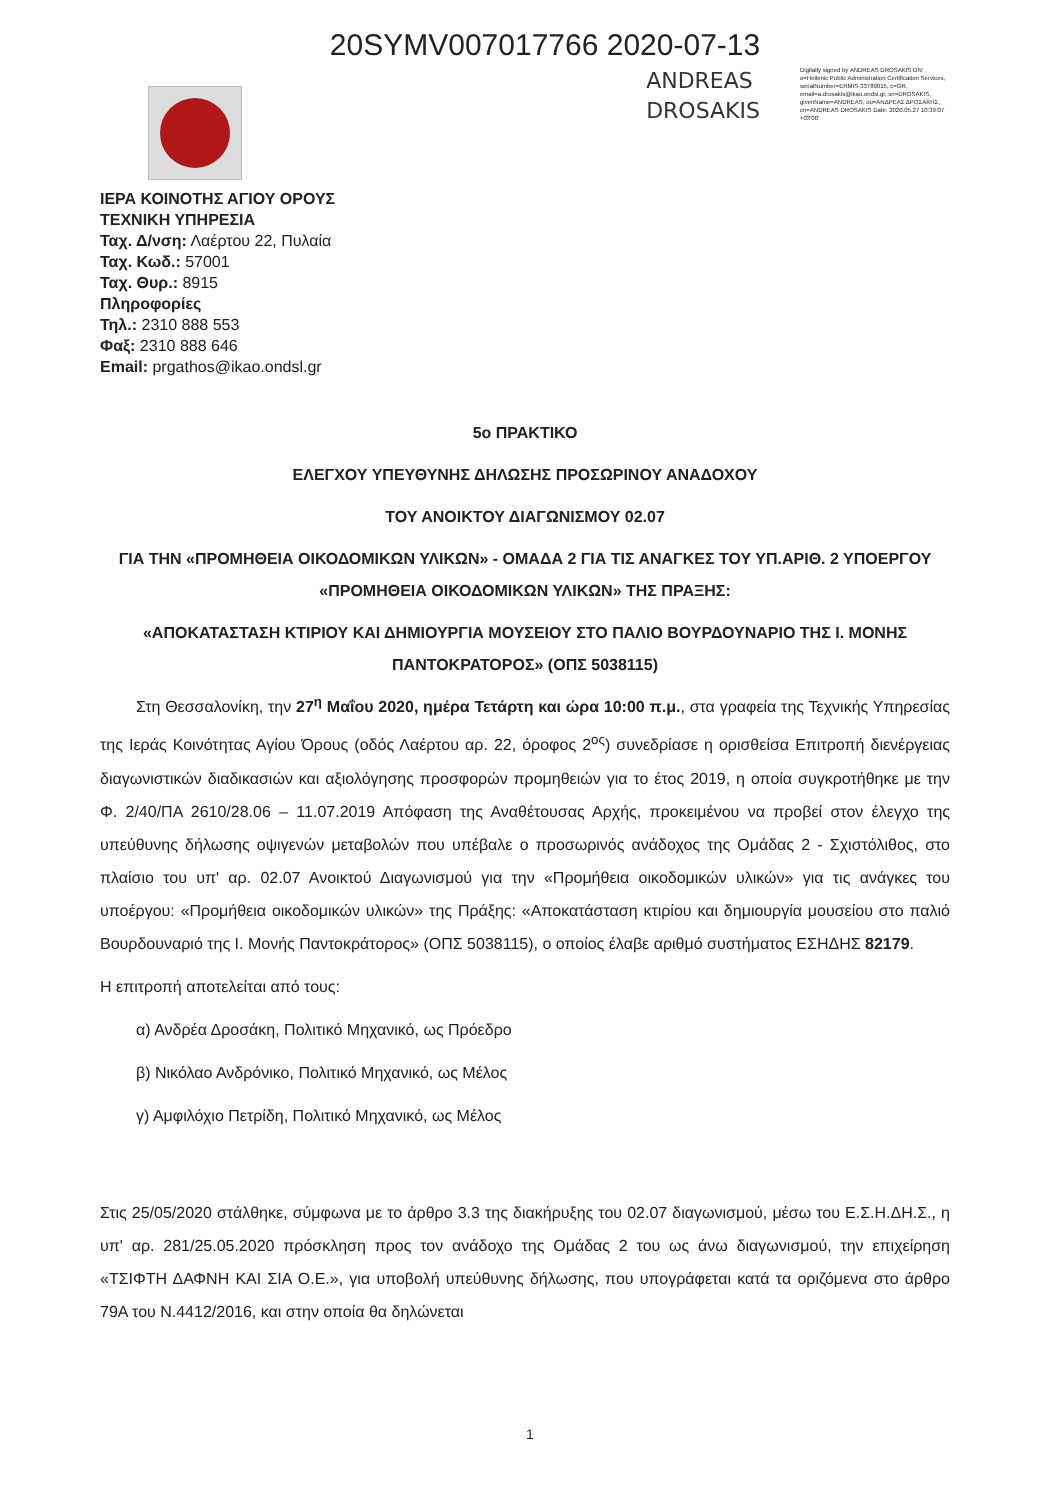20SYMV007017766 2020-07-13
ANDREAS
DROSAKIS
Digitally signed by ANDREAS DROSAKIS DN: o=Hellenic Public Administration Certification Services, serialNumber=ERMIS-33789015, c=GR, email=a.drosakis@ikao.ondsl.gr, sn=DROSAKIS, givenName=ANDREAS, ou=ΑΝΔΡΕΑΣ ΔΡΟΣΑΚΗΣ, cn=ANDREAS DROSAKIS Date: 2020.05.27 10:39:07 +03'00'
ΙΕΡΑ ΚΟΙΝΟΤΗΣ ΑΓΙΟΥ ΟΡΟΥΣ
ΤΕΧΝΙΚΗ ΥΠΗΡΕΣΙΑ
Ταχ. Δ/νση: Λαέρτου 22, Πυλαία
Ταχ. Κωδ.: 57001
Ταχ. Θυρ.: 8915
Πληροφορίες
Τηλ.: 2310 888 553
Φαξ: 2310 888 646
Email: prgathos@ikao.ondsl.gr
5ο ΠΡΑΚΤΙΚΟ
ΕΛΕΓΧΟΥ ΥΠΕΥΘΥΝΗΣ ΔΗΛΩΣΗΣ ΠΡΟΣΩΡΙΝΟΥ ΑΝΑΔΟΧΟΥ
ΤΟΥ ΑΝΟΙΚΤΟΥ ΔΙΑΓΩΝΙΣΜΟΥ 02.07
ΓΙΑ ΤΗΝ «ΠΡΟΜΗΘΕΙΑ ΟΙΚΟΔΟΜΙΚΩΝ ΥΛΙΚΩΝ» - ΟΜΑΔΑ 2 ΓΙΑ ΤΙΣ ΑΝΑΓΚΕΣ ΤΟΥ ΥΠ.ΑΡΙΘ. 2 ΥΠΟΕΡΓΟΥ «ΠΡΟΜΗΘΕΙΑ ΟΙΚΟΔΟΜΙΚΩΝ ΥΛΙΚΩΝ» ΤΗΣ ΠΡΑΞΗΣ:
«ΑΠΟΚΑΤΑΣΤΑΣΗ ΚΤΙΡΙΟΥ ΚΑΙ ΔΗΜΙΟΥΡΓΙΑ ΜΟΥΣΕΙΟΥ ΣΤΟ ΠΑΛΙΟ ΒΟΥΡΔΟΥΝΑΡΙΟ ΤΗΣ Ι. ΜΟΝΗΣ ΠΑΝΤΟΚΡΑΤΟΡΟΣ» (ΟΠΣ 5038115)
Στη Θεσσαλονίκη, την 27<sup>η</sup> Μαΐου 2020, ημέρα Τετάρτη και ώρα 10:00 π.μ., στα γραφεία της Τεχνικής Υπηρεσίας της Ιεράς Κοινότητας Αγίου Όρους (οδός Λαέρτου αρ. 22, όροφος 2<sup>ος</sup>) συνεδρίασε η ορισθείσα Επιτροπή διενέργειας διαγωνιστικών διαδικασιών και αξιολόγησης προσφορών προμηθειών για το έτος 2019, η οποία συγκροτήθηκε με την Φ. 2/40/ΠΑ 2610/28.06 – 11.07.2019 Απόφαση της Αναθέτουσας Αρχής, προκειμένου να προβεί στον έλεγχο της υπεύθυνης δήλωσης οψιγενών μεταβολών που υπέβαλε ο προσωρινός ανάδοχος της Ομάδας 2 - Σχιστόλιθος, στο πλαίσιο του υπ' αρ. 02.07 Ανοικτού Διαγωνισμού για την «Προμήθεια οικοδομικών υλικών» για τις ανάγκες του υποέργου: «Προμήθεια οικοδομικών υλικών» της Πράξης: «Αποκατάσταση κτιρίου και δημιουργία μουσείου στο παλιό Βουρδουναριό της Ι. Μονής Παντοκράτορος» (ΟΠΣ 5038115), ο οποίος έλαβε αριθμό συστήματος ΕΣΗΔΗΣ 82179.
Η επιτροπή αποτελείται από τους:
α) Ανδρέα Δροσάκη, Πολιτικό Μηχανικό, ως Πρόεδρο
β) Νικόλαο Ανδρόνικο, Πολιτικό Μηχανικό, ως Μέλος
γ) Αμφιλόχιο Πετρίδη, Πολιτικό Μηχανικό, ως Μέλος
Στις 25/05/2020 στάλθηκε, σύμφωνα με το άρθρο 3.3 της διακήρυξης του 02.07 διαγωνισμού, μέσω του Ε.Σ.Η.ΔΗ.Σ., η υπ' αρ. 281/25.05.2020 πρόσκληση προς τον ανάδοχο της Ομάδας 2 του ως άνω διαγωνισμού, την επιχείρηση «ΤΣΙΦΤΗ ΔΑΦΝΗ ΚΑΙ ΣΙΑ Ο.Ε.», για υποβολή υπεύθυνης δήλωσης, που υπογράφεται κατά τα οριζόμενα στο άρθρο 79Α του Ν.4412/2016, και στην οποία θα δηλώνεται
1